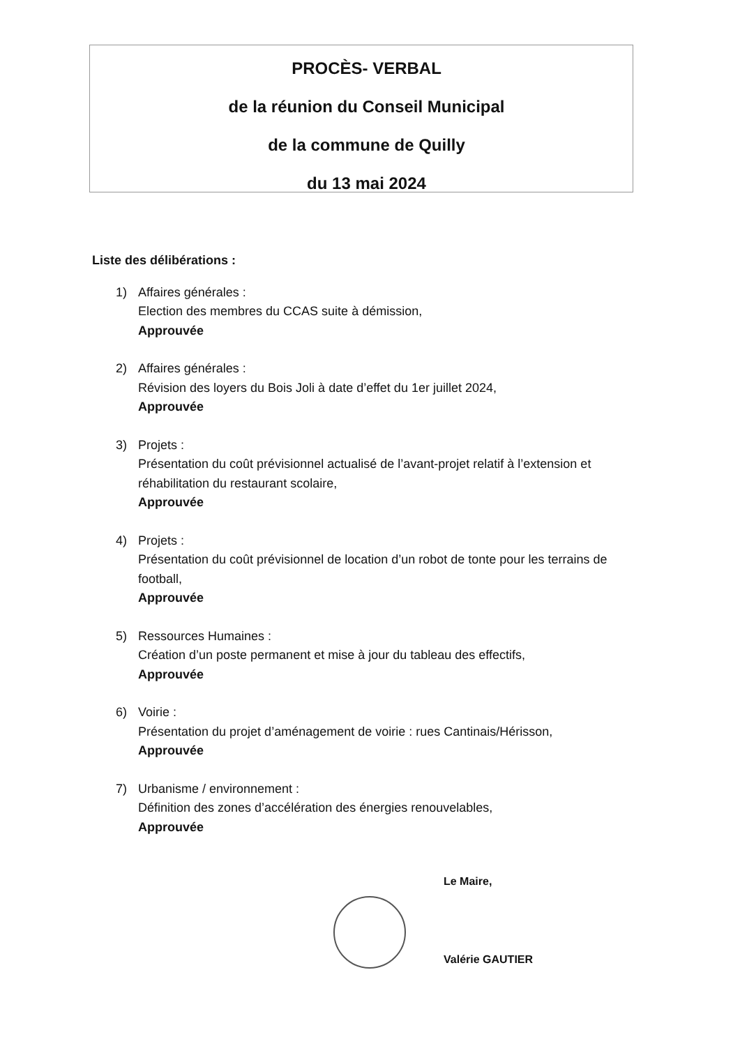PROCÈS- VERBAL
de la réunion du Conseil Municipal
de la commune de Quilly
du 13 mai 2024
Liste des délibérations :
1) Affaires générales :
Election des membres du CCAS suite à démission,
Approuvée
2) Affaires générales :
Révision des loyers du Bois Joli à date d’effet du 1er juillet 2024,
Approuvée
3) Projets :
Présentation du coût prévisionnel actualisé de l’avant-projet relatif à l’extension et réhabilitation du restaurant scolaire,
Approuvée
4) Projets :
Présentation du coût prévisionnel de location d’un robot de tonte pour les terrains de football,
Approuvée
5) Ressources Humaines :
Création d’un poste permanent et mise à jour du tableau des effectifs,
Approuvée
6) Voirie :
Présentation du projet d’aménagement de voirie : rues Cantinais/Hérisson,
Approuvée
7) Urbanisme / environnement :
Définition des zones d’accélération des énergies renouvelables,
Approuvée
Le Maire,
Valérie GAUTIER